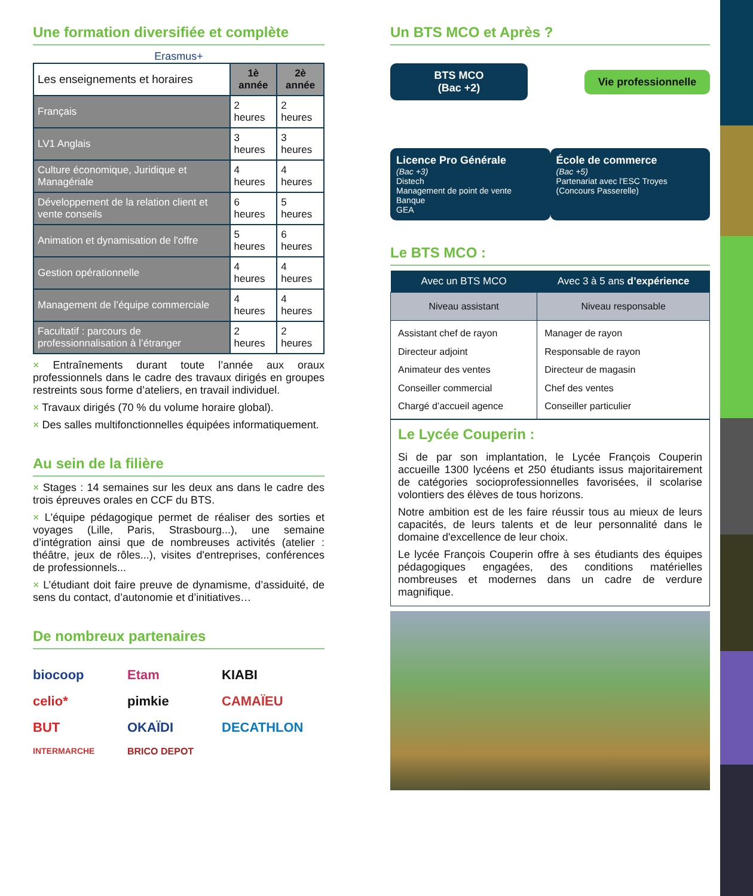Une formation diversifiée et complète
Erasmus+
| Les enseignements et horaires | 1è année | 2è année |
| Français | 2 heures | 2 heures |
| LV1 Anglais | 3 heures | 3 heures |
| Culture économique, Juridique et Managériale | 4 heures | 4 heures |
| Développement de la relation client et vente conseils | 6 heures | 5 heures |
| Animation et dynamisation de l'offre | 5 heures | 6 heures |
| Gestion opérationnelle | 4 heures | 4 heures |
| Management de l’équipe commerciale | 4 heures | 4 heures |
| Facultatif : parcours de professionnalisation à l’étranger | 2 heures | 2 heures |
× Entraînements durant toute l’année aux oraux professionnels dans le cadre des travaux dirigés en groupes restreints sous forme d’ateliers, en travail individuel.
× Travaux dirigés (70 % du volume horaire global).
× Des salles multifonctionnelles équipées informatiquement.
Au sein de la filière
× Stages : 14 semaines sur les deux ans dans le cadre des trois épreuves orales en CCF du BTS.
× L'équipe pédagogique permet de réaliser des sorties et voyages (Lille, Paris, Strasbourg...), une semaine d’intégration ainsi que de nombreuses activités (atelier : théâtre, jeux de rôles...), visites d'entreprises, conférences de professionnels...
× L’étudiant doit faire preuve de dynamisme, d’assiduité, de sens du contact, d’autonomie et d’initiatives…
De nombreux partenaires
biocoop Etam KIABI celio* pimkie CAMAÏEU BUT OKAÏDI DECATHLON INTERMARCHE BRICO DEPOT
Un BTS MCO et Après ?
BTS MCO
(Bac +2)
Vie professionnelle
Licence Pro Générale
(Bac +3)
Distech
Management de point de vente
Banque
GEA
École de commerce
(Bac +5)
Partenariat avec l'ESC Troyes (Concours Passerelle)
Le BTS MCO :
| Avec un BTS MCO | Avec 3 à 5 ans d’expérience |
| --- | --- |
| Niveau assistant | Niveau responsable |
| Assistant chef de rayon Directeur adjoint Animateur des ventes Conseiller commercial Chargé d’accueil agence | Manager de rayon Responsable de rayon Directeur de magasin Chef des ventes Conseiller particulier |
Le Lycée Couperin :
Si de par son implantation, le Lycée François Couperin accueille 1300 lycéens et 250 étudiants issus majoritairement de catégories socioprofessionnelles favorisées, il scolarise volontiers des élèves de tous horizons.
Notre ambition est de les faire réussir tous au mieux de leurs capacités, de leurs talents et de leur personnalité dans le domaine d'excellence de leur choix.
Le lycée François Couperin offre à ses étudiants des équipes pédagogiques engagées, des conditions matérielles nombreuses et modernes dans un cadre de verdure magnifique.